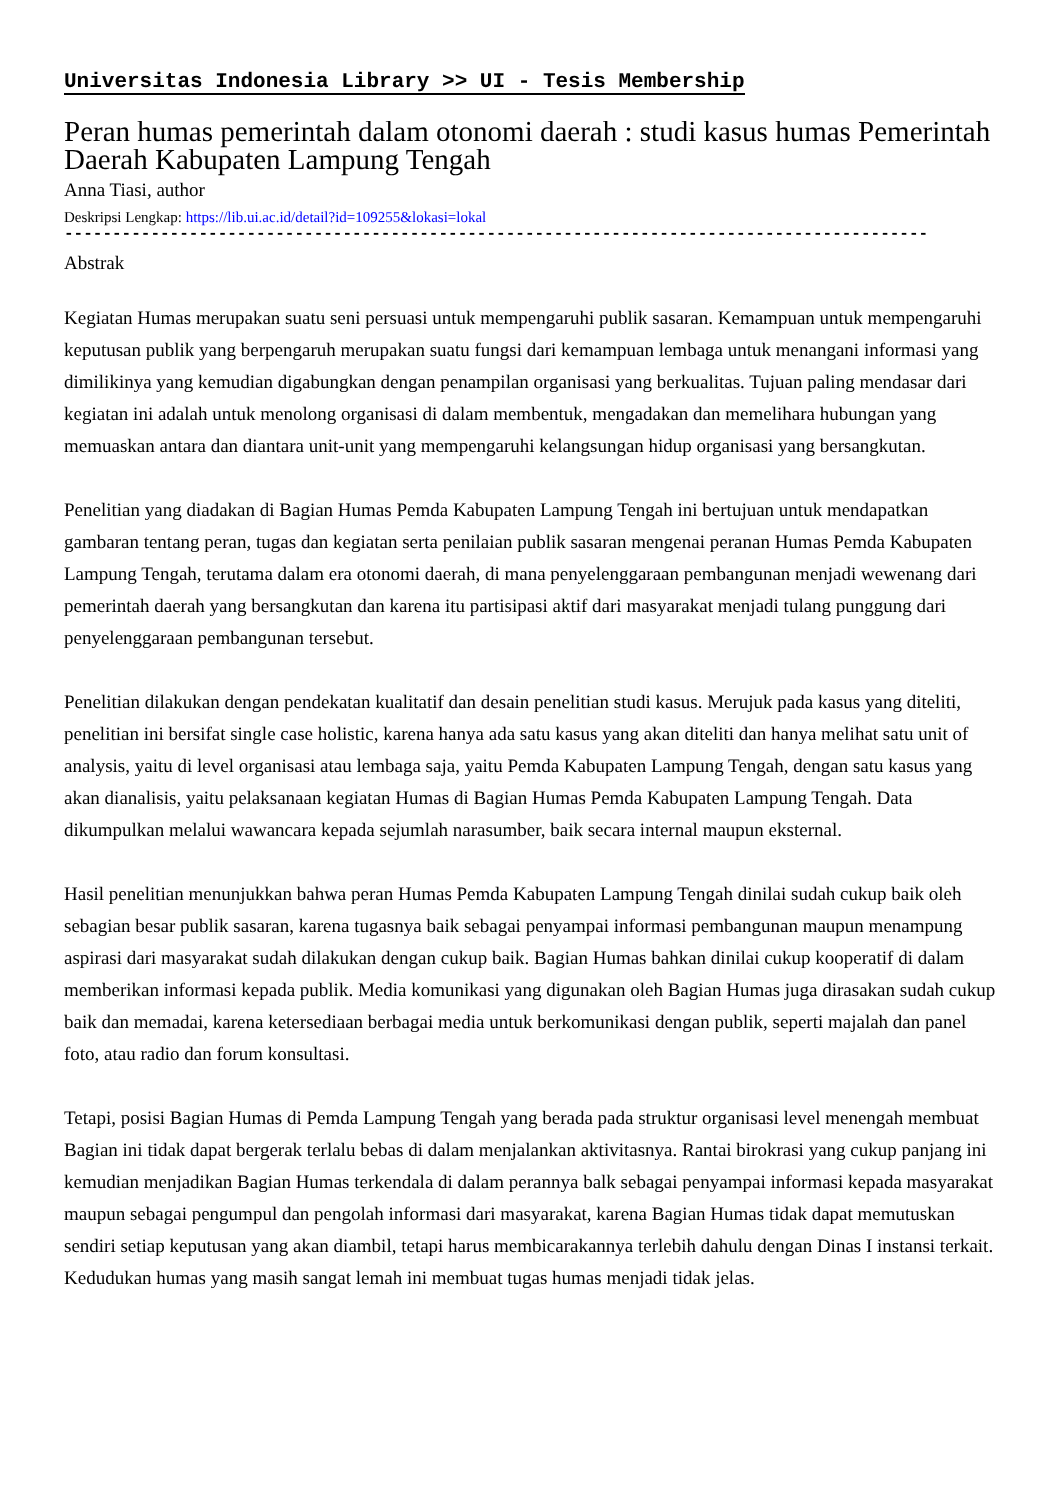Universitas Indonesia Library >> UI - Tesis Membership
Peran humas pemerintah dalam otonomi daerah : studi kasus humas Pemerintah Daerah Kabupaten Lampung Tengah
Anna Tiasi, author
Deskripsi Lengkap: https://lib.ui.ac.id/detail?id=109255&lokasi=lokal
------------------------------------------------------------------------------------------
Abstrak
Kegiatan Humas merupakan suatu seni persuasi untuk mempengaruhi publik sasaran. Kemampuan untuk mempengaruhi keputusan publik yang berpengaruh merupakan suatu fungsi dari kemampuan lembaga untuk menangani informasi yang dimilikinya yang kemudian digabungkan dengan penampilan organisasi yang berkualitas. Tujuan paling mendasar dari kegiatan ini adalah untuk menolong organisasi di dalam membentuk, mengadakan dan memelihara hubungan yang memuaskan antara dan diantara unit-unit yang mempengaruhi kelangsungan hidup organisasi yang bersangkutan.
Penelitian yang diadakan di Bagian Humas Pemda Kabupaten Lampung Tengah ini bertujuan untuk mendapatkan gambaran tentang peran, tugas dan kegiatan serta penilaian publik sasaran mengenai peranan Humas Pemda Kabupaten Lampung Tengah, terutama dalam era otonomi daerah, di mana penyelenggaraan pembangunan menjadi wewenang dari pemerintah daerah yang bersangkutan dan karena itu partisipasi aktif dari masyarakat menjadi tulang punggung dari penyelenggaraan pembangunan tersebut.
Penelitian dilakukan dengan pendekatan kualitatif dan desain penelitian studi kasus. Merujuk pada kasus yang diteliti, penelitian ini bersifat single case holistic, karena hanya ada satu kasus yang akan diteliti dan hanya melihat satu unit of analysis, yaitu di level organisasi atau lembaga saja, yaitu Pemda Kabupaten Lampung Tengah, dengan satu kasus yang akan dianalisis, yaitu pelaksanaan kegiatan Humas di Bagian Humas Pemda Kabupaten Lampung Tengah. Data dikumpulkan melalui wawancara kepada sejumlah narasumber, baik secara internal maupun eksternal.
Hasil penelitian menunjukkan bahwa peran Humas Pemda Kabupaten Lampung Tengah dinilai sudah cukup baik oleh sebagian besar publik sasaran, karena tugasnya baik sebagai penyampai informasi pembangunan maupun menampung aspirasi dari masyarakat sudah dilakukan dengan cukup baik. Bagian Humas bahkan dinilai cukup kooperatif di dalam memberikan informasi kepada publik. Media komunikasi yang digunakan oleh Bagian Humas juga dirasakan sudah cukup baik dan memadai, karena ketersediaan berbagai media untuk berkomunikasi dengan publik, seperti majalah dan panel foto, atau radio dan forum konsultasi.
Tetapi, posisi Bagian Humas di Pemda Lampung Tengah yang berada pada struktur organisasi level menengah membuat Bagian ini tidak dapat bergerak terlalu bebas di dalam menjalankan aktivitasnya. Rantai birokrasi yang cukup panjang ini kemudian menjadikan Bagian Humas terkendala di dalam perannya balk sebagai penyampai informasi kepada masyarakat maupun sebagai pengumpul dan pengolah informasi dari masyarakat, karena Bagian Humas tidak dapat memutuskan sendiri setiap keputusan yang akan diambil, tetapi harus membicarakannya terlebih dahulu dengan Dinas I instansi terkait. Kedudukan humas yang masih sangat lemah ini membuat tugas humas menjadi tidak jelas.